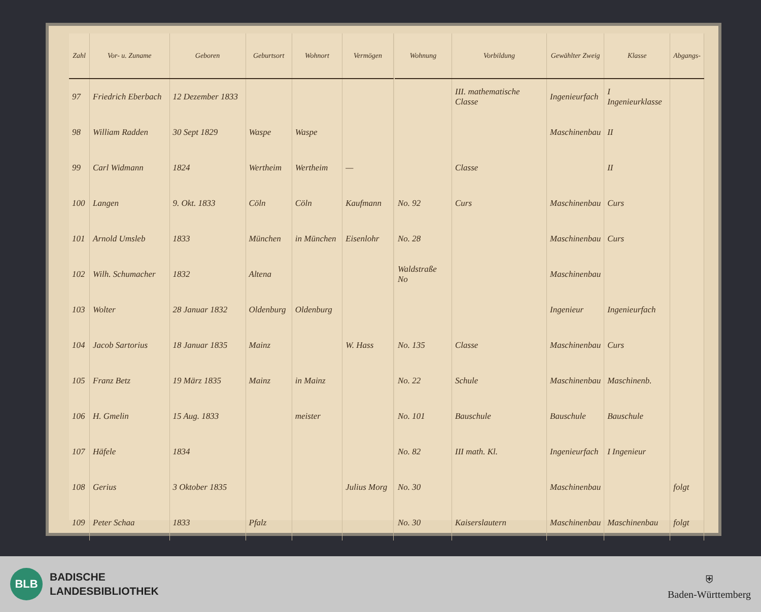| Zahl | Vor- u. Zuname | Geboren | Geburtsort | Wohnort | Vermögen |
| --- | --- | --- | --- | --- | --- |
| 97 | Friedrich Eberbach | 12 Dezember 1833 | | | |
| 98 | William Radden | 30 Sept 1829 | Waspe | Waspe | |
| 99 | Carl Widmann | 1824 | Wertheim | Wertheim | — |
| 100 | Langen | 9. Okt. 1833 | Cöln | Cöln | Kaufmann |
| 101 | Arnold Umsleb | 1833 | München | in München | Eisenlohr |
| 102 | Wilh. Schumacher | 1832 | Altena | | |
| 103 | Wolter | 28 Januar 1832 | Oldenburg | Oldenburg | |
| 104 | Jacob Sartorius | 18 Januar 1835 | Mainz | | W. Hass |
| 105 | Franz Betz | 19 März 1835 | Mainz | in Mainz | |
| 106 | H. Gmelin | 15 Aug. 1833 | | meister | |
| 107 | Häfele | 1834 | | | |
| 108 | Gerius | 3 Oktober 1835 | | | Julius Morg |
| 109 | Peter Schaa | 1833 | Pfalz | | |
| Wohnung | Vorbildung | Gewählter Zweig | Klasse | Abgangs- |
| --- | --- | --- | --- | --- |
| | III. mathematische Classe | Ingenieurfach | I Ingenieurklasse | |
| | | Maschinenbau | II | |
| | Classe | | II | |
| No. 92 | Curs | Maschinenbau | Curs | |
| No. 28 | | Maschinenbau | Curs | |
| Waldstraße No | | Maschinenbau | | |
| | | Ingenieur | Ingenieurfach | |
| No. 135 | Classe | Maschinenbau | Curs | |
| No. 22 | Schule | Maschinenbau | Maschinenb. | |
| No. 101 | Bauschule | Bauschule | Bauschule | |
| No. 82 | III math. Kl. | Ingenieurfach | I Ingenieur | |
| No. 30 | | Maschinenbau | | folgt |
| No. 30 | Kaiserslautern | Maschinenbau | Maschinenbau | folgt |
BLB
BADISCHE
LANDESBIBLIOTHEK
⛨
Baden-Württemberg